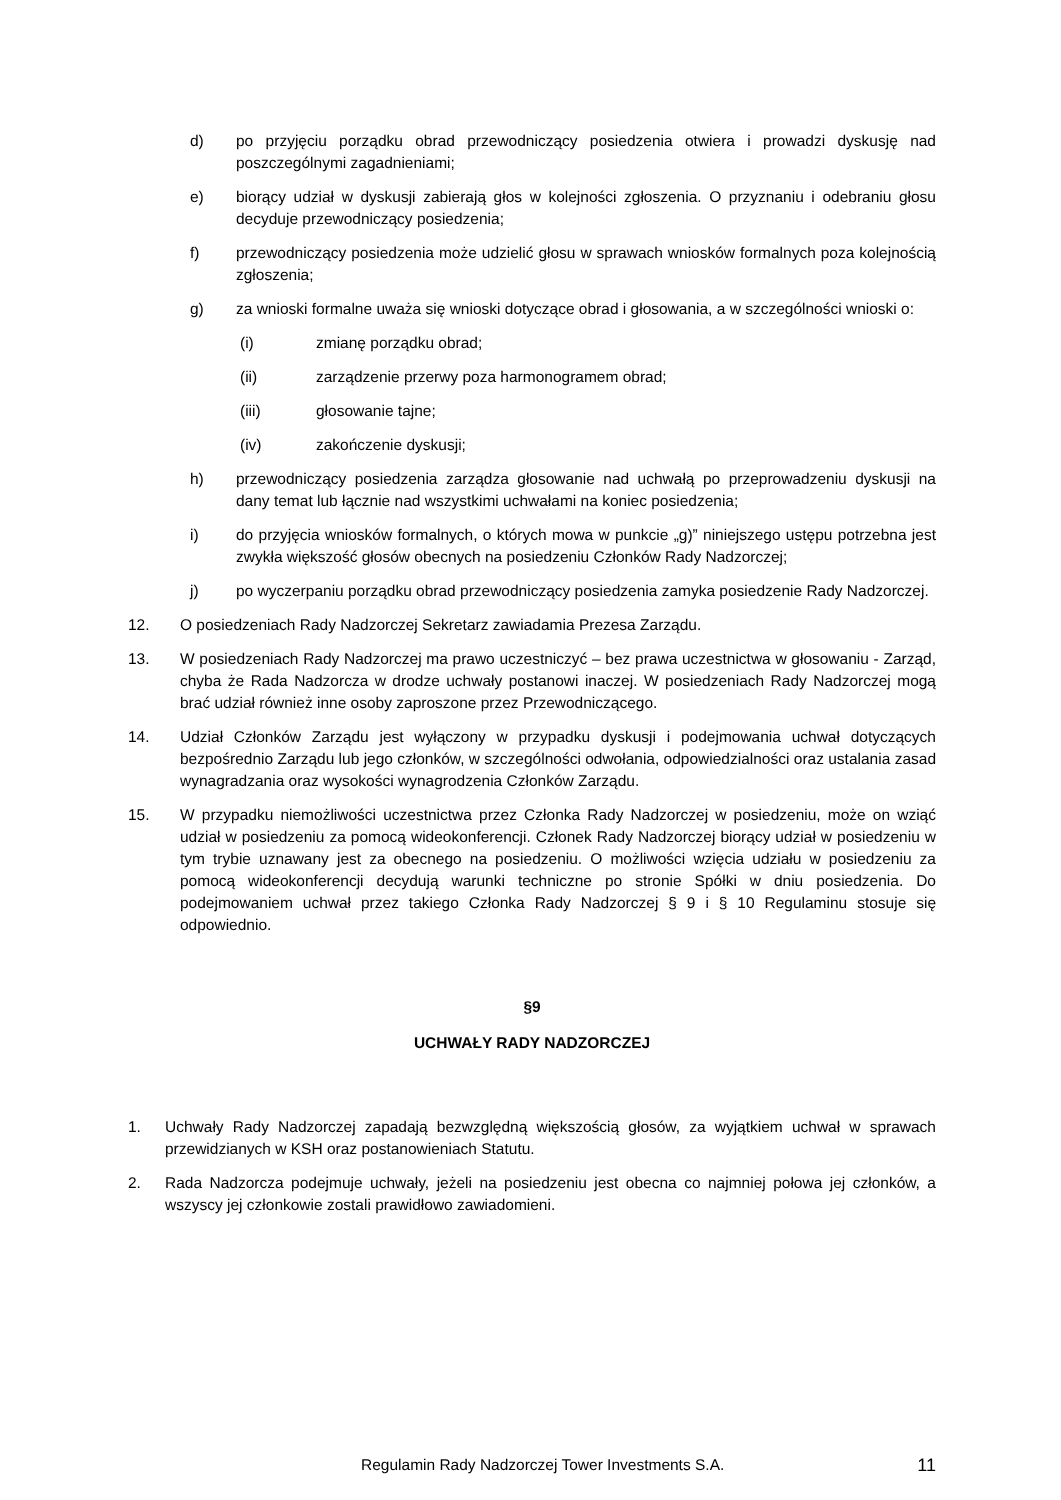d) po przyjęciu porządku obrad przewodniczący posiedzenia otwiera i prowadzi dyskusję nad poszczególnymi zagadnieniami;
e) biorący udział w dyskusji zabierają głos w kolejności zgłoszenia. O przyznaniu i odebraniu głosu decyduje przewodniczący posiedzenia;
f) przewodniczący posiedzenia może udzielić głosu w sprawach wniosków formalnych poza kolejnością zgłoszenia;
g) za wnioski formalne uważa się wnioski dotyczące obrad i głosowania, a w szczególności wnioski o:
(i) zmianę porządku obrad;
(ii) zarządzenie przerwy poza harmonogramem obrad;
(iii) głosowanie tajne;
(iv) zakończenie dyskusji;
h) przewodniczący posiedzenia zarządza głosowanie nad uchwałą po przeprowadzeniu dyskusji na dany temat lub łącznie nad wszystkimi uchwałami na koniec posiedzenia;
i) do przyjęcia wniosków formalnych, o których mowa w punkcie „g)” niniejszego ustępu potrzebna jest zwykła większość głosów obecnych na posiedzeniu Członków Rady Nadzorczej;
j) po wyczerpaniu porządku obrad przewodniczący posiedzenia zamyka posiedzenie Rady Nadzorczej.
12. O posiedzeniach Rady Nadzorczej Sekretarz zawiadamia Prezesa Zarządu.
13. W posiedzeniach Rady Nadzorczej ma prawo uczestniczyć – bez prawa uczestnictwa w głosowaniu - Zarząd, chyba że Rada Nadzorcza w drodze uchwały postanowi inaczej. W posiedzeniach Rady Nadzorczej mogą brać udział również inne osoby zaproszone przez Przewodniczącego.
14. Udział Członków Zarządu jest wyłączony w przypadku dyskusji i podejmowania uchwał dotyczących bezpośrednio Zarządu lub jego członków, w szczególności odwołania, odpowiedzialności oraz ustalania zasad wynagradzania oraz wysokości wynagrodzenia Członków Zarządu.
15. W przypadku niemożliwości uczestnictwa przez Członka Rady Nadzorczej w posiedzeniu, może on wziąć udział w posiedzeniu za pomocą wideokonferencji. Członek Rady Nadzorczej biorący udział w posiedzeniu w tym trybie uznawany jest za obecnego na posiedzeniu. O możliwości wzięcia udziału w posiedzeniu za pomocą wideokonferencji decydują warunki techniczne po stronie Spółki w dniu posiedzenia. Do podejmowaniem uchwał przez takiego Członka Rady Nadzorczej § 9 i § 10 Regulaminu stosuje się odpowiednio.
§9
UCHWAŁY RADY NADZORCZEJ
1. Uchwały Rady Nadzorczej zapadają bezwzględną większością głosów, za wyjątkiem uchwał w sprawach przewidzianych w KSH oraz postanowieniach Statutu.
2. Rada Nadzorcza podejmuje uchwały, jeżeli na posiedzeniu jest obecna co najmniej połowa jej członków, a wszyscy jej członkowie zostali prawidłowo zawiadomieni.
Regulamin Rady Nadzorczej Tower Investments S.A.
11